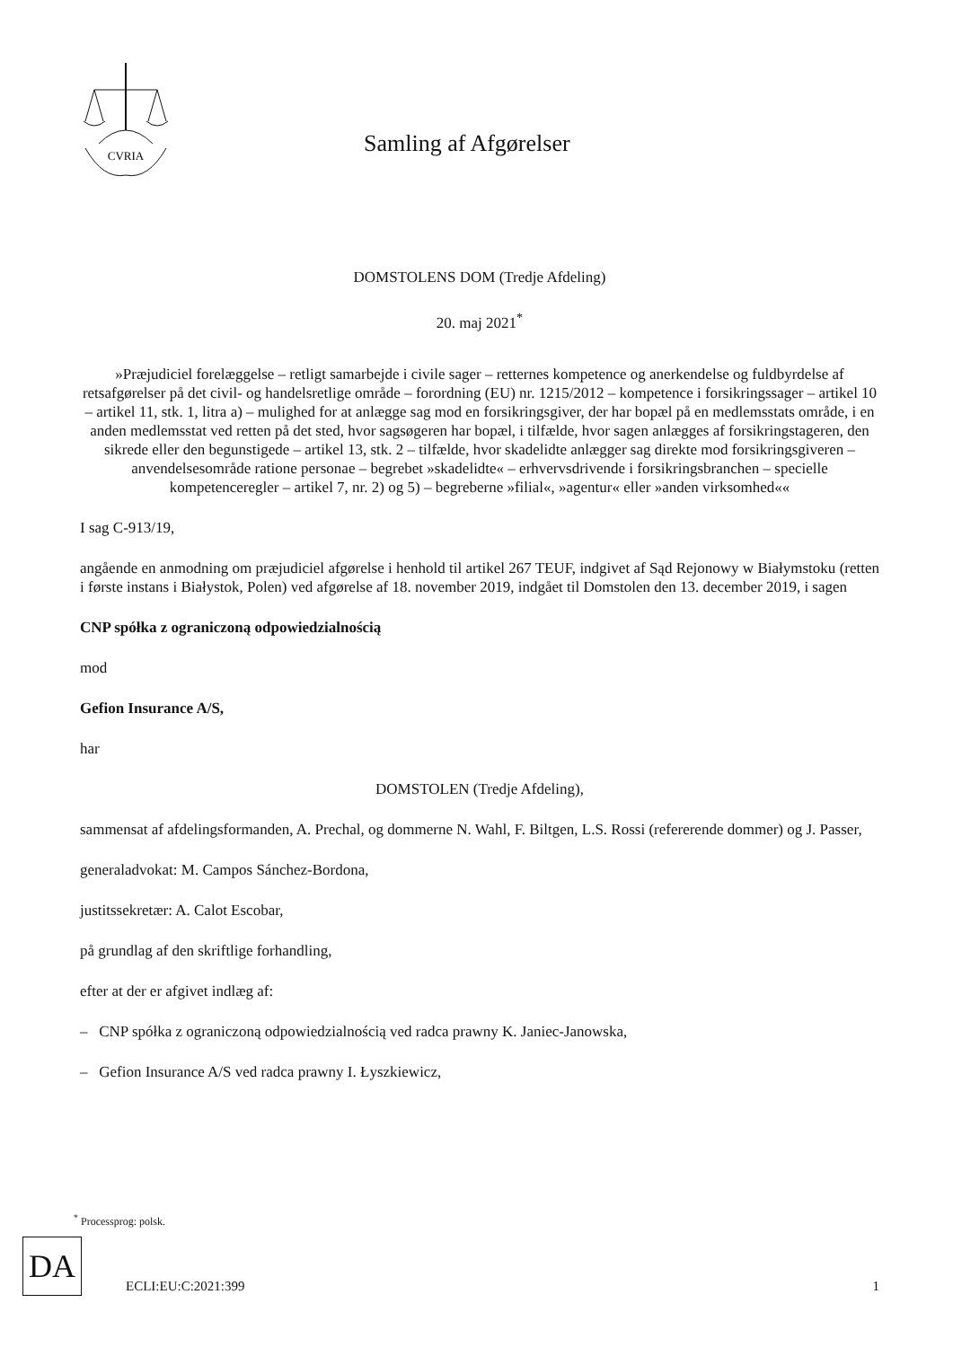CVRIA
Samling af Afgørelser
DOMSTOLENS DOM (Tredje Afdeling)
20. maj 2021<sup>*</sup>
»Præjudiciel forelæggelse – retligt samarbejde i civile sager – retternes kompetence og anerkendelse og fuldbyrdelse af retsafgørelser på det civil- og handelsretlige område – forordning (EU) nr. 1215/2012 – kompetence i forsikringssager – artikel 10 – artikel 11, stk. 1, litra a) – mulighed for at anlægge sag mod en forsikringsgiver, der har bopæl på en medlemsstats område, i en anden medlemsstat ved retten på det sted, hvor sagsøgeren har bopæl, i tilfælde, hvor sagen anlægges af forsikringstageren, den sikrede eller den begunstigede – artikel 13, stk. 2 – tilfælde, hvor skadelidte anlægger sag direkte mod forsikringsgiveren – anvendelsesområde ratione personae – begrebet »skadelidte« – erhvervsdrivende i forsikringsbranchen – specielle kompetenceregler – artikel 7, nr. 2) og 5) – begreberne »filial«, »agentur« eller »anden virksomhed««
I sag C-913/19,
angående en anmodning om præjudiciel afgørelse i henhold til artikel 267 TEUF, indgivet af Sąd Rejonowy w Białymstoku (retten i første instans i Białystok, Polen) ved afgørelse af 18. november 2019, indgået til Domstolen den 13. december 2019, i sagen
CNP spółka z ograniczoną odpowiedzialnością
mod
Gefion Insurance A/S,
har
DOMSTOLEN (Tredje Afdeling),
sammensat af afdelingsformanden, A. Prechal, og dommerne N. Wahl, F. Biltgen, L.S. Rossi (refererende dommer) og J. Passer,
generaladvokat: M. Campos Sánchez-Bordona,
justitssekretær: A. Calot Escobar,
på grundlag af den skriftlige forhandling,
efter at der er afgivet indlæg af:
– CNP spółka z ograniczoną odpowiedzialnością ved radca prawny K. Janiec-Janowska,
– Gefion Insurance A/S ved radca prawny I. Łyszkiewicz,
<sup>*</sup> Processprog: polsk.
DA
ECLI:EU:C:2021:399 1